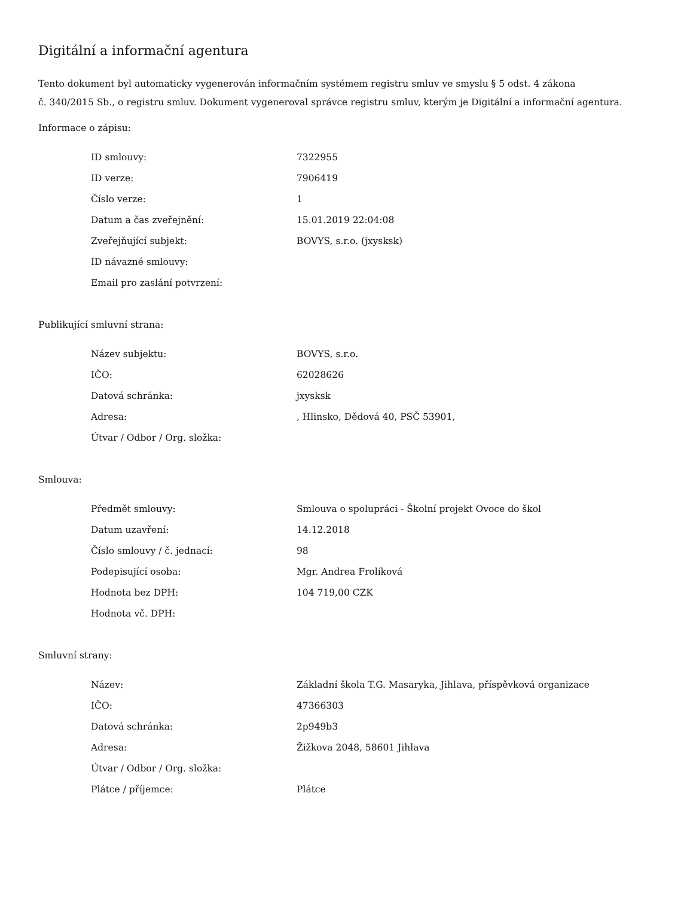Digitální a informační agentura
Tento dokument byl automaticky vygenerován informačním systémem registru smluv ve smyslu § 5 odst. 4 zákona
č. 340/2015 Sb., o registru smluv. Dokument vygeneroval správce registru smluv, kterým je Digitální a informační agentura.
Informace o zápisu:
| ID smlouvy: | 7322955 |
| ID verze: | 7906419 |
| Číslo verze: | 1 |
| Datum a čas zveřejnění: | 15.01.2019 22:04:08 |
| Zveřejňující subjekt: | BOVYS, s.r.o. (jxysksk) |
| ID návazné smlouvy: | |
| Email pro zaslání potvrzení: | |
Publikující smluvní strana:
| Název subjektu: | BOVYS, s.r.o. |
| IČO: | 62028626 |
| Datová schránka: | jxysksk |
| Adresa: | , Hlinsko, Dědová 40, PSČ 53901, |
| Útvar / Odbor / Org. složka: | |
Smlouva:
| Předmět smlouvy: | Smlouva o spolupráci - Školní projekt Ovoce do škol |
| Datum uzavření: | 14.12.2018 |
| Číslo smlouvy / č. jednací: | 98 |
| Podepisující osoba: | Mgr. Andrea Frolíková |
| Hodnota bez DPH: | 104 719,00 CZK |
| Hodnota vč. DPH: | |
Smluvní strany:
| Název: | Základní škola T.G. Masaryka, Jihlava, příspěvková organizace |
| IČO: | 47366303 |
| Datová schránka: | 2p949b3 |
| Adresa: | Žižkova 2048, 58601 Jihlava |
| Útvar / Odbor / Org. složka: | |
| Plátce / příjemce: | Plátce |